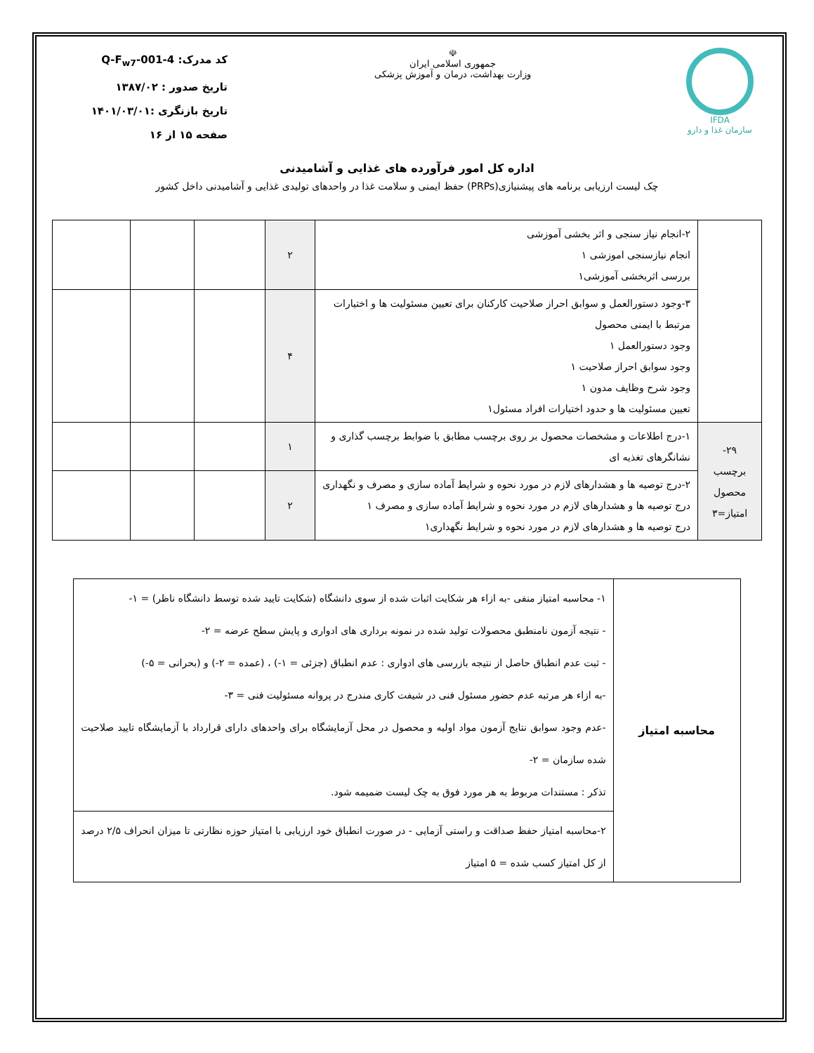IFDA
سازمان غذا و دارو
☫
جمهوری اسلامی ایران
وزارت بهداشت، درمان و آموزش پزشکی
کد مدرک: Q-F<sub>w7</sub>-001-4
تاریخ صدور : ۱۳۸۷/۰۲
تاریخ بازنگری :۱۴۰۱/۰۳/۰۱
صفحه ۱۵ از ۱۶
اداره کل امور فرآورده های غذایی و آشامیدنی
چک لیست ارزیابی برنامه های پیشنیازی(PRPs) حفظ ایمنی و سلامت غذا در واحدهای تولیدی غذایی و آشامیدنی داخل کشور
| | ۲-انجام نیاز سنجی و اثر بخشی آموزشی انجام نیازسنجی اموزشی ۱ بررسی اثربخشی آموزشی۱ | ۲ | | | |
| | ۳-وجود دستورالعمل و سوابق احراز صلاحیت کارکنان برای تعیین مسئولیت ها و اختیارات مرتبط با ایمنی محصول وجود دستورالعمل ۱ وجود سوابق احراز صلاحیت ۱ وجود شرح وظایف مدون ۱ تعیین مسئولیت ها و حدود اختیارات افراد مسئول۱ | ۴ | | | |
| ۲۹- برچسب محصول امتیاز=۳ | ۱-درج اطلاعات و مشخصات محصول بر روی برچسب مطابق با ضوابط برچسب گذاری و نشانگرهای تغذیه ای | ۱ | | | |
| | ۲-درج توصیه ها و هشدارهای لازم در مورد نحوه و شرایط آماده سازی و مصرف و نگهداری درج توصیه ها و هشدارهای لازم در مورد نحوه و شرایط آماده سازی و مصرف ۱ درج توصیه ها و هشدارهای لازم در مورد نحوه و شرایط نگهداری۱ | ۲ | | | |
| محاسبه امتیاز | ۱- محاسبه امتیاز منفی -به ازاء هر شکایت اثبات شده از سوی دانشگاه (شکایت تایید شده توسط دانشگاه ناظر) = ۱- - نتیجه آزمون نامنطبق محصولات تولید شده در نمونه برداری های ادواری و پایش سطح عرضه = ۲- - ثبت عدم انطباق حاصل از نتیجه بازرسی های ادواری : عدم انطباق (جزئی = ۱-) ، (عمده = ۲-) و (بحرانی = ۵-) -به ازاء هر مرتبه عدم حضور مسئول فنی در شیفت کاری مندرج در پروانه مسئولیت فنی = ۳- -عدم وجود سوابق نتایج آزمون مواد اولیه و محصول در محل آزمایشگاه برای واحدهای دارای قرارداد با آزمایشگاه تایید صلاحیت شده سازمان = ۲- تذکر : مستندات مربوط به هر مورد فوق به چک لیست ضمیمه شود. |
| | ۲-محاسبه امتیاز حفظ صداقت و راستی آزمایی - در صورت انطباق خود ارزیابی با امتیاز حوزه نظارتی تا میزان انحراف ۲/۵ درصد از کل امتیاز کسب شده = ۵ امتیاز |